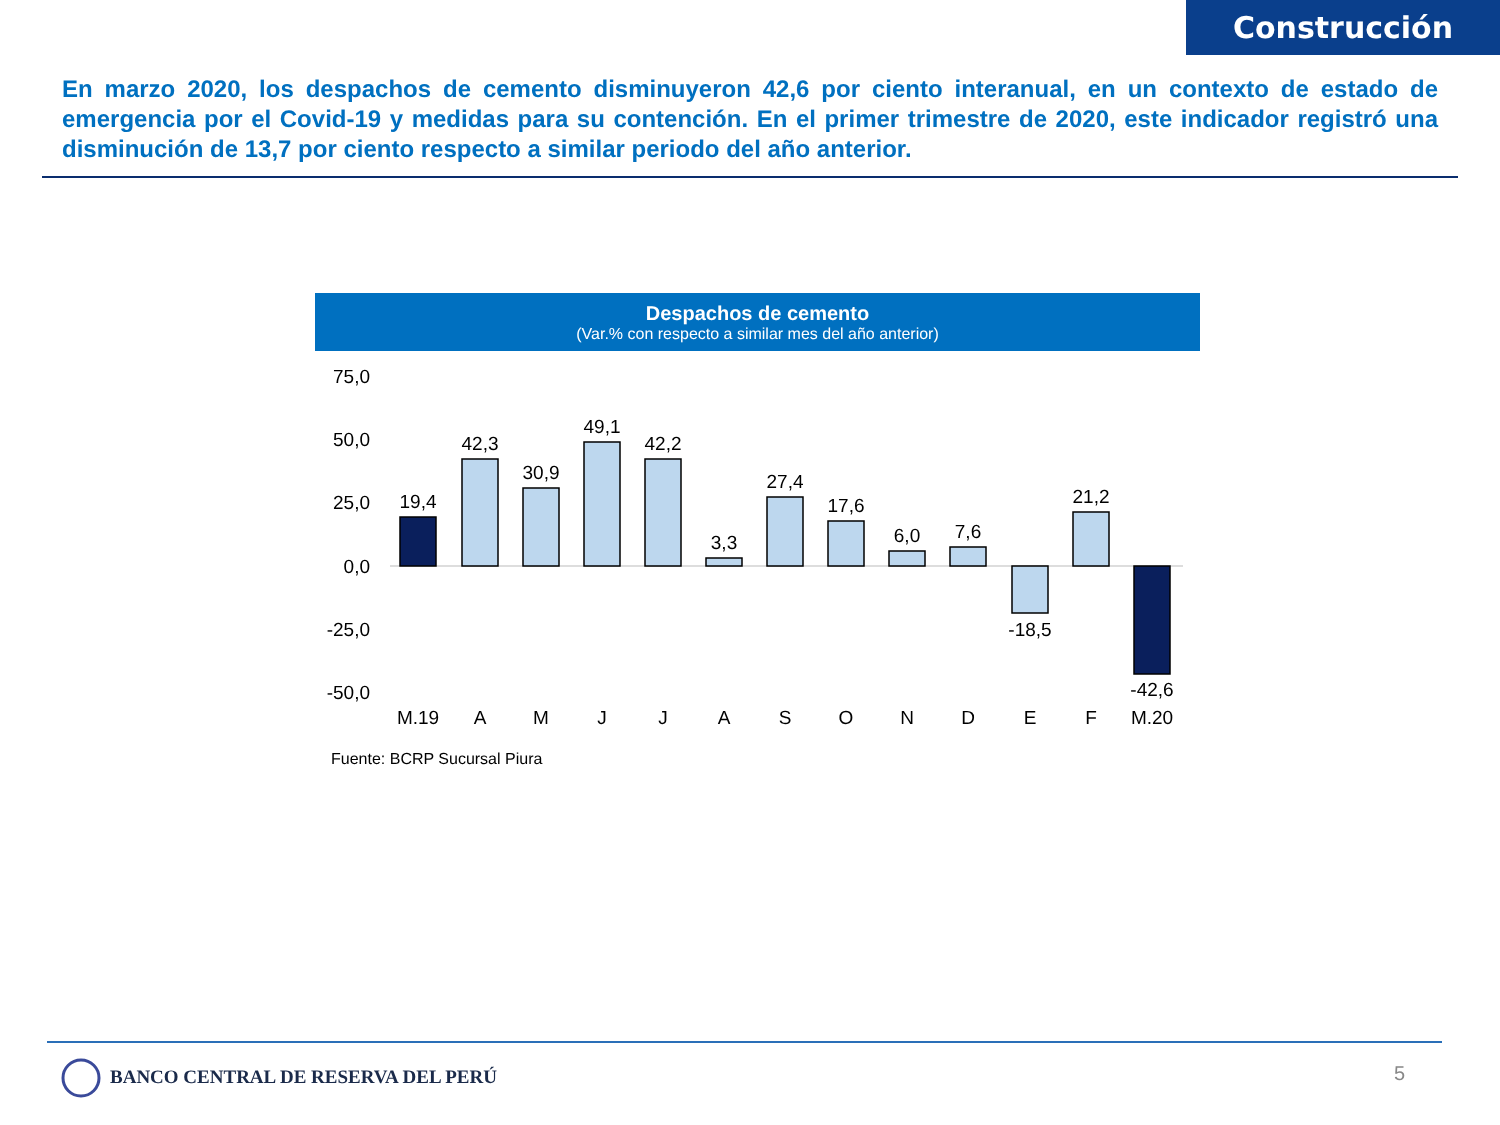Construcción
En marzo 2020, los despachos de cemento disminuyeron 42,6 por ciento interanual, en un contexto de estado de emergencia por el Covid-19 y medidas para su contención. En el primer trimestre de 2020, este indicador registró una disminución de 13,7 por ciento respecto a similar periodo del año anterior.
Despachos de cemento
(Var.% con respecto a similar mes del año anterior)
75,0
50,0
25,0
0,0
-25,0
-50,0
19,4
42,3
30,9
49,1
42,2
3,3
27,4
17,6
6,0
7,6
-18,5
21,2
-42,6
M.19
A
M
J
J
A
S
O
N
D
E
F
M.20
Fuente: BCRP Sucursal Piura
BANCO CENTRAL DE RESERVA DEL PERÚ
5